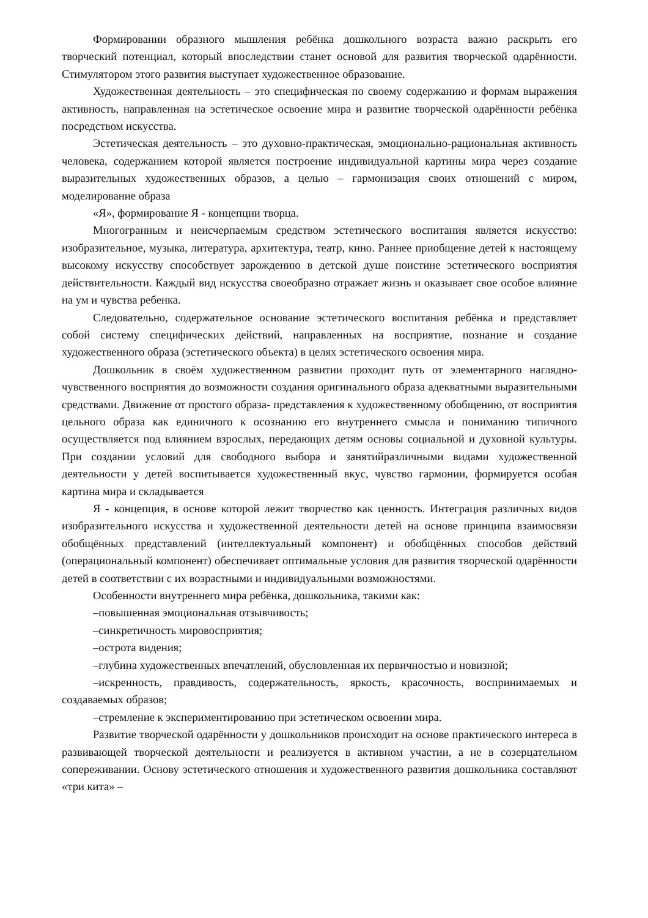Формировании образного мышления ребёнка дошкольного возраста важно раскрыть его творческий потенциал, который впоследствии станет основой для развития творческой одарённости. Стимулятором этого развития выступает художественное образование.
Художественная деятельность – это специфическая по своему содержанию и формам выражения активность, направленная на эстетическое освоение мира и развитие творческой одарённости ребёнка посредством искусства.
Эстетическая деятельность – это духовно-практическая, эмоционально-рациональная активность человека, содержанием которой является построение индивидуальной картины мира через создание выразительных художественных образов, а целью – гармонизация своих отношений с миром, моделирование образа
«Я», формирование Я - концепции творца.
Многогранным и неисчерпаемым средством эстетического воспитания является искусство: изобразительное, музыка, литература, архитектура, театр, кино. Раннее приобщение детей к настоящему высокому искусству способствует зарождению в детской душе поистине эстетического восприятия действительности. Каждый вид искусства своеобразно отражает жизнь и оказывает свое особое влияние на ум и чувства ребенка.
Следовательно, содержательное основание эстетического воспитания ребёнка и представляет собой систему специфических действий, направленных на восприятие, познание и создание художественного образа (эстетического объекта) в целях эстетического освоения мира.
Дошкольник в своём художественном развитии проходит путь от элементарного наглядно-чувственного восприятия до возможности создания оригинального образа адекватными выразительными средствами. Движение от простого образа- представления к художественному обобщению, от восприятия цельного образа как единичного к осознанию его внутреннего смысла и пониманию типичного осуществляется под влиянием взрослых, передающих детям основы социальной и духовной культуры. При создании условий для свободного выбора и занятийразличными видами художественной деятельности у детей воспитывается художественный вкус, чувство гармонии, формируется особая картина мира и складывается
Я - концепция, в основе которой лежит творчество как ценность. Интеграция различных видов изобразительного искусства и художественной деятельности детей на основе принципа взаимосвязи обобщённых представлений (интеллектуальный компонент) и обобщённых способов действий (операциональный компонент) обеспечивает оптимальные условия для развития творческой одарённости детей в соответствии с их возрастными и индивидуальными возможностями.
Особенности внутреннего мира ребёнка, дошкольника, такими как:
–повышенная эмоциональная отзывчивость;
–синкретичность мировосприятия;
–острота видения;
–глубина художественных впечатлений, обусловленная их первичностью и новизной;
–искренность, правдивость, содержательность, яркость, красочность, воспринимаемых и создаваемых образов;
–стремление к экспериментированию при эстетическом освоении мира.
Развитие творческой одарённости у дошкольников происходит на основе практического интереса в развивающей творческой деятельности и реализуется в активном участии, а не в созерцательном сопереживании. Основу эстетического отношения и художественного развития дошкольника составляют «три кита» –